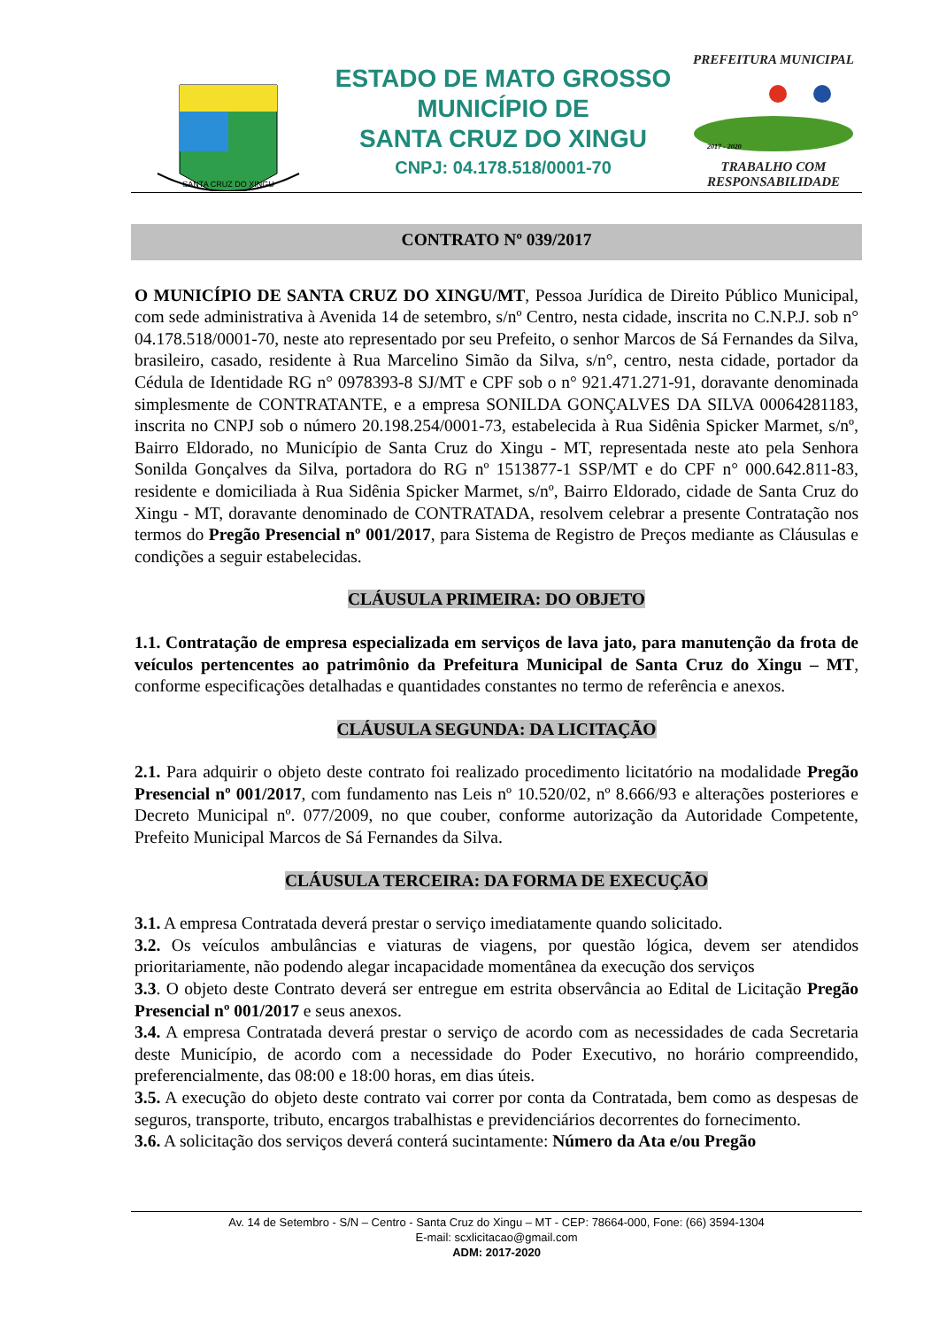SANTA CRUZ DO XINGU
ESTADO DE MATO GROSSO
MUNICÍPIO DE
SANTA CRUZ DO XINGU
CNPJ: 04.178.518/0001-70
PREFEITURA MUNICIPAL
2017 - 2020
TRABALHO COM RESPONSABILIDADE
CONTRATO Nº 039/2017
O MUNICÍPIO DE SANTA CRUZ DO XINGU/MT, Pessoa Jurídica de Direito Público Municipal, com sede administrativa à Avenida 14 de setembro, s/nº Centro, nesta cidade, inscrita no C.N.P.J. sob n° 04.178.518/0001-70, neste ato representado por seu Prefeito, o senhor Marcos de Sá Fernandes da Silva, brasileiro, casado, residente à Rua Marcelino Simão da Silva, s/n°, centro, nesta cidade, portador da Cédula de Identidade RG n° 0978393-8 SJ/MT e CPF sob o n° 921.471.271-91, doravante denominada simplesmente de CONTRATANTE, e a empresa SONILDA GONÇALVES DA SILVA 00064281183, inscrita no CNPJ sob o número 20.198.254/0001-73, estabelecida à Rua Sidênia Spicker Marmet, s/nº, Bairro Eldorado, no Município de Santa Cruz do Xingu - MT, representada neste ato pela Senhora Sonilda Gonçalves da Silva, portadora do RG nº 1513877-1 SSP/MT e do CPF n° 000.642.811-83, residente e domiciliada à Rua Sidênia Spicker Marmet, s/nº, Bairro Eldorado, cidade de Santa Cruz do Xingu - MT, doravante denominado de CONTRATADA, resolvem celebrar a presente Contratação nos termos do Pregão Presencial nº 001/2017, para Sistema de Registro de Preços mediante as Cláusulas e condições a seguir estabelecidas.
CLÁUSULA PRIMEIRA: DO OBJETO
1.1. Contratação de empresa especializada em serviços de lava jato, para manutenção da frota de veículos pertencentes ao patrimônio da Prefeitura Municipal de Santa Cruz do Xingu – MT, conforme especificações detalhadas e quantidades constantes no termo de referência e anexos.
CLÁUSULA SEGUNDA: DA LICITAÇÃO
2.1. Para adquirir o objeto deste contrato foi realizado procedimento licitatório na modalidade Pregão Presencial nº 001/2017, com fundamento nas Leis nº 10.520/02, nº 8.666/93 e alterações posteriores e Decreto Municipal nº. 077/2009, no que couber, conforme autorização da Autoridade Competente, Prefeito Municipal Marcos de Sá Fernandes da Silva.
CLÁUSULA TERCEIRA: DA FORMA DE EXECUÇÃO
3.1. A empresa Contratada deverá prestar o serviço imediatamente quando solicitado.
3.2. Os veículos ambulâncias e viaturas de viagens, por questão lógica, devem ser atendidos prioritariamente, não podendo alegar incapacidade momentânea da execução dos serviços
3.3. O objeto deste Contrato deverá ser entregue em estrita observância ao Edital de Licitação Pregão Presencial nº 001/2017 e seus anexos.
3.4. A empresa Contratada deverá prestar o serviço de acordo com as necessidades de cada Secretaria deste Município, de acordo com a necessidade do Poder Executivo, no horário compreendido, preferencialmente, das 08:00 e 18:00 horas, em dias úteis.
3.5. A execução do objeto deste contrato vai correr por conta da Contratada, bem como as despesas de seguros, transporte, tributo, encargos trabalhistas e previdenciários decorrentes do fornecimento.
3.6. A solicitação dos serviços deverá conterá sucintamente: Número da Ata e/ou Pregão
Av. 14 de Setembro - S/N – Centro - Santa Cruz do Xingu – MT - CEP: 78664-000, Fone: (66) 3594-1304
E-mail: scxlicitacao@gmail.com
ADM: 2017-2020